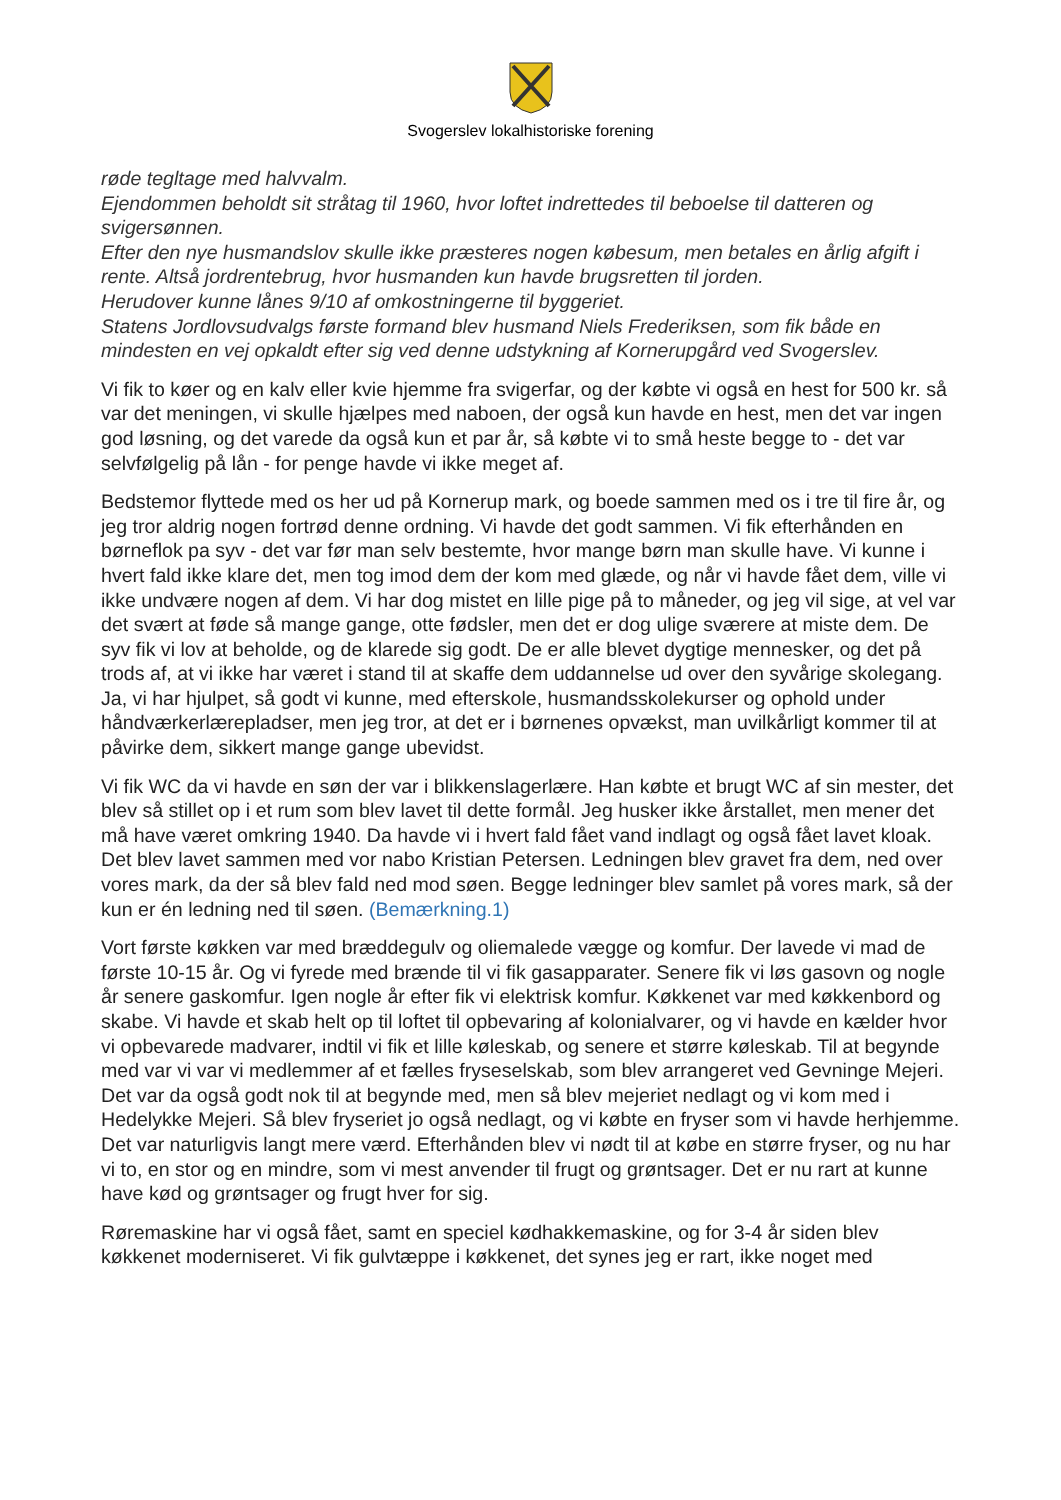Svogerslev lokalhistoriske forening
røde tegltage med halvvalm.
Ejendommen beholdt sit stråtag til 1960, hvor loftet indrettedes til beboelse til datteren og svigersønnen.
Efter den nye husmandslov skulle ikke præsteres nogen købesum, men betales en årlig afgift i rente. Altså jordrentebrug, hvor husmanden kun havde brugsretten til jorden.
Herudover kunne lånes 9/10 af omkostningerne til byggeriet.
Statens Jordlovsudvalgs første formand blev husmand Niels Frederiksen, som fik både en mindesten en vej opkaldt efter sig ved denne udstykning af Kornerupgård ved Svogerslev.
Vi fik to køer og en kalv eller kvie hjemme fra svigerfar, og der købte vi også en hest for 500 kr. så var det meningen, vi skulle hjælpes med naboen, der også kun havde en hest, men det var ingen god løsning, og det varede da også kun et par år, så købte vi to små heste begge to - det var selvfølgelig på lån - for penge havde vi ikke meget af.
Bedstemor flyttede med os her ud på Kornerup mark, og boede sammen med os i tre til fire år, og jeg tror aldrig nogen fortrød denne ordning. Vi havde det godt sammen. Vi fik efterhånden en børneflok pa syv - det var før man selv bestemte, hvor mange børn man skulle have. Vi kunne i hvert fald ikke klare det, men tog imod dem der kom med glæde, og når vi havde fået dem, ville vi ikke undvære nogen af dem. Vi har dog mistet en lille pige på to måneder, og jeg vil sige, at vel var det svært at føde så mange gange, otte fødsler, men det er dog ulige sværere at miste dem. De syv fik vi lov at beholde, og de klarede sig godt. De er alle blevet dygtige mennesker, og det på trods af, at vi ikke har været i stand til at skaffe dem uddannelse ud over den syvårige skolegang. Ja, vi har hjulpet, så godt vi kunne, med efterskole, husmandsskolekurser og ophold under håndværkerlærepladser, men jeg tror, at det er i børnenes opvækst, man uvilkårligt kommer til at påvirke dem, sikkert mange gange ubevidst.
Vi fik WC da vi havde en søn der var i blikkenslagerlære. Han købte et brugt WC af sin mester, det blev så stillet op i et rum som blev lavet til dette formål. Jeg husker ikke årstallet, men mener det må have været omkring 1940. Da havde vi i hvert fald fået vand indlagt og også fået lavet kloak. Det blev lavet sammen med vor nabo Kristian Petersen. Ledningen blev gravet fra dem, ned over vores mark, da der så blev fald ned mod søen. Begge ledninger blev samlet på vores mark, så der kun er én ledning ned til søen. (Bemærkning.1)
Vort første køkken var med bræddegulv og oliemalede vægge og komfur. Der lavede vi mad de første 10-15 år. Og vi fyrede med brænde til vi fik gasapparater. Senere fik vi løs gasovn og nogle år senere gaskomfur. Igen nogle år efter fik vi elektrisk komfur. Køkkenet var med køkkenbord og skabe. Vi havde et skab helt op til loftet til opbevaring af kolonialvarer, og vi havde en kælder hvor vi opbevarede madvarer, indtil vi fik et lille køleskab, og senere et større køleskab. Til at begynde med var vi var vi medlemmer af et fælles fryseselskab, som blev arrangeret ved Gevninge Mejeri. Det var da også godt nok til at begynde med, men så blev mejeriet nedlagt og vi kom med i Hedelykke Mejeri. Så blev fryseriet jo også nedlagt, og vi købte en fryser som vi havde herhjemme. Det var naturligvis langt mere værd. Efterhånden blev vi nødt til at købe en større fryser, og nu har vi to, en stor og en mindre, som vi mest anvender til frugt og grøntsager. Det er nu rart at kunne have kød og grøntsager og frugt hver for sig.
Røremaskine har vi også fået, samt en speciel kødhakkemaskine, og for 3-4 år siden blev køkkenet moderniseret. Vi fik gulvtæppe i køkkenet, det synes jeg er rart, ikke noget med